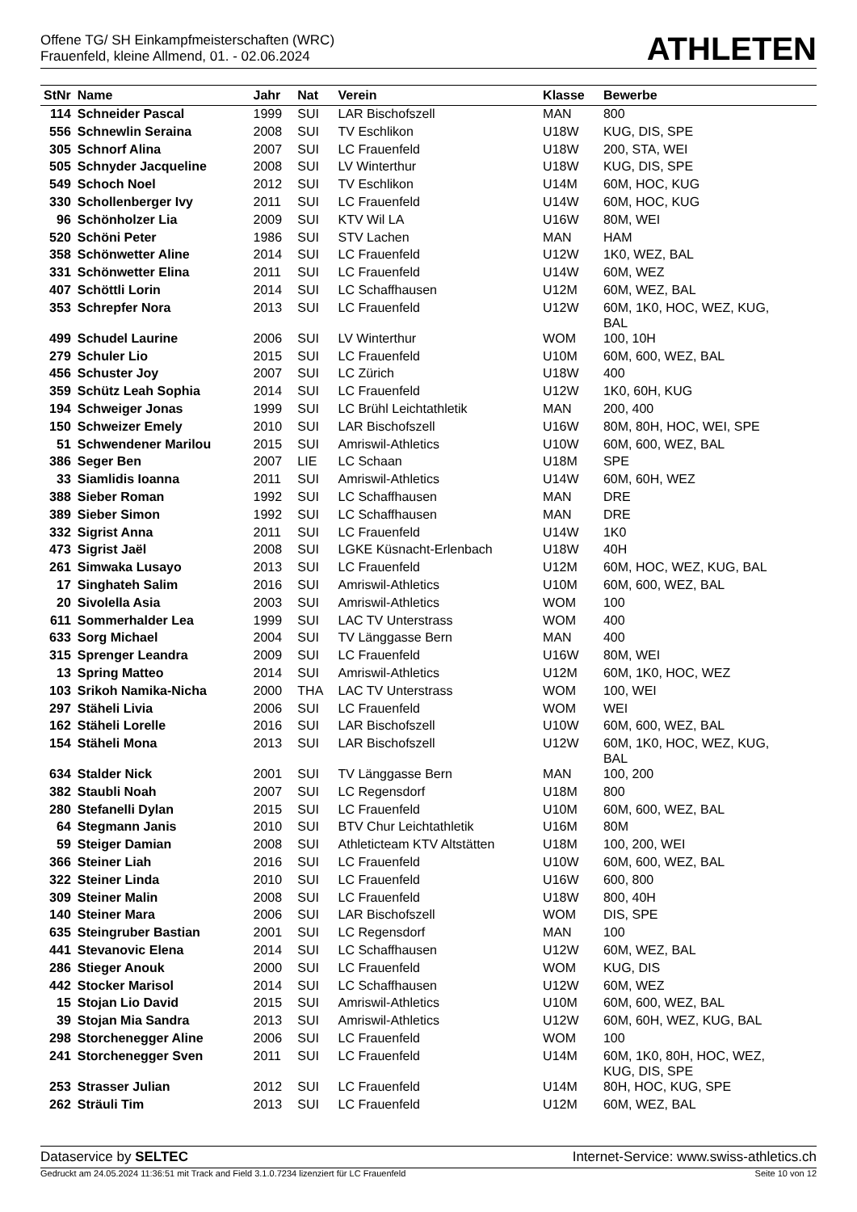Offene TG/ SH Einkampfmeisterschaften (WRC)
Frauenfeld, kleine Allmend, 01. - 02.06.2024
ATHLETEN
| StNr | Name | Jahr | Nat | Verein | Klasse | Bewerbe |
| --- | --- | --- | --- | --- | --- | --- |
| 114 | Schneider Pascal | 1999 | SUI | LAR Bischofszell | MAN | 800 |
| 556 | Schnewlin Seraina | 2008 | SUI | TV Eschlikon | U18W | KUG, DIS, SPE |
| 305 | Schnorf Alina | 2007 | SUI | LC Frauenfeld | U18W | 200, STA, WEI |
| 505 | Schnyder Jacqueline | 2008 | SUI | LV Winterthur | U18W | KUG, DIS, SPE |
| 549 | Schoch Noel | 2012 | SUI | TV Eschlikon | U14M | 60M, HOC, KUG |
| 330 | Schollenberger Ivy | 2011 | SUI | LC Frauenfeld | U14W | 60M, HOC, KUG |
| 96 | Schönholzer Lia | 2009 | SUI | KTV Wil LA | U16W | 80M, WEI |
| 520 | Schöni Peter | 1986 | SUI | STV Lachen | MAN | HAM |
| 358 | Schönwetter Aline | 2014 | SUI | LC Frauenfeld | U12W | 1K0, WEZ, BAL |
| 331 | Schönwetter Elina | 2011 | SUI | LC Frauenfeld | U14W | 60M, WEZ |
| 407 | Schöttli Lorin | 2014 | SUI | LC Schaffhausen | U12M | 60M, WEZ, BAL |
| 353 | Schrepfer Nora | 2013 | SUI | LC Frauenfeld | U12W | 60M, 1K0, HOC, WEZ, KUG, BAL |
| 499 | Schudel Laurine | 2006 | SUI | LV Winterthur | WOM | 100, 10H |
| 279 | Schuler Lio | 2015 | SUI | LC Frauenfeld | U10M | 60M, 600, WEZ, BAL |
| 456 | Schuster Joy | 2007 | SUI | LC Zürich | U18W | 400 |
| 359 | Schütz Leah Sophia | 2014 | SUI | LC Frauenfeld | U12W | 1K0, 60H, KUG |
| 194 | Schweiger Jonas | 1999 | SUI | LC Brühl Leichtathletik | MAN | 200, 400 |
| 150 | Schweizer Emely | 2010 | SUI | LAR Bischofszell | U16W | 80M, 80H, HOC, WEI, SPE |
| 51 | Schwendener Marilou | 2015 | SUI | Amriswil-Athletics | U10W | 60M, 600, WEZ, BAL |
| 386 | Seger Ben | 2007 | LIE | LC Schaan | U18M | SPE |
| 33 | Siamlidis Ioanna | 2011 | SUI | Amriswil-Athletics | U14W | 60M, 60H, WEZ |
| 388 | Sieber Roman | 1992 | SUI | LC Schaffhausen | MAN | DRE |
| 389 | Sieber Simon | 1992 | SUI | LC Schaffhausen | MAN | DRE |
| 332 | Sigrist Anna | 2011 | SUI | LC Frauenfeld | U14W | 1K0 |
| 473 | Sigrist Jaël | 2008 | SUI | LGKE Küsnacht-Erlenbach | U18W | 40H |
| 261 | Simwaka Lusayo | 2013 | SUI | LC Frauenfeld | U12M | 60M, HOC, WEZ, KUG, BAL |
| 17 | Singhateh Salim | 2016 | SUI | Amriswil-Athletics | U10M | 60M, 600, WEZ, BAL |
| 20 | Sivolella Asia | 2003 | SUI | Amriswil-Athletics | WOM | 100 |
| 611 | Sommerhalder Lea | 1999 | SUI | LAC TV Unterstrass | WOM | 400 |
| 633 | Sorg Michael | 2004 | SUI | TV Länggasse Bern | MAN | 400 |
| 315 | Sprenger Leandra | 2009 | SUI | LC Frauenfeld | U16W | 80M, WEI |
| 13 | Spring Matteo | 2014 | SUI | Amriswil-Athletics | U12M | 60M, 1K0, HOC, WEZ |
| 103 | Srikoh Namika-Nicha | 2000 | THA | LAC TV Unterstrass | WOM | 100, WEI |
| 297 | Stäheli Livia | 2006 | SUI | LC Frauenfeld | WOM | WEI |
| 162 | Stäheli Lorelle | 2016 | SUI | LAR Bischofszell | U10W | 60M, 600, WEZ, BAL |
| 154 | Stäheli Mona | 2013 | SUI | LAR Bischofszell | U12W | 60M, 1K0, HOC, WEZ, KUG, BAL |
| 634 | Stalder Nick | 2001 | SUI | TV Länggasse Bern | MAN | 100, 200 |
| 382 | Staubli Noah | 2007 | SUI | LC Regensdorf | U18M | 800 |
| 280 | Stefanelli Dylan | 2015 | SUI | LC Frauenfeld | U10M | 60M, 600, WEZ, BAL |
| 64 | Stegmann Janis | 2010 | SUI | BTV Chur Leichtathletik | U16M | 80M |
| 59 | Steiger Damian | 2008 | SUI | Athleticteam KTV Altstätten | U18M | 100, 200, WEI |
| 366 | Steiner Liah | 2016 | SUI | LC Frauenfeld | U10W | 60M, 600, WEZ, BAL |
| 322 | Steiner Linda | 2010 | SUI | LC Frauenfeld | U16W | 600, 800 |
| 309 | Steiner Malin | 2008 | SUI | LC Frauenfeld | U18W | 800, 40H |
| 140 | Steiner Mara | 2006 | SUI | LAR Bischofszell | WOM | DIS, SPE |
| 635 | Steingruber Bastian | 2001 | SUI | LC Regensdorf | MAN | 100 |
| 441 | Stevanovic Elena | 2014 | SUI | LC Schaffhausen | U12W | 60M, WEZ, BAL |
| 286 | Stieger Anouk | 2000 | SUI | LC Frauenfeld | WOM | KUG, DIS |
| 442 | Stocker Marisol | 2014 | SUI | LC Schaffhausen | U12W | 60M, WEZ |
| 15 | Stojan Lio David | 2015 | SUI | Amriswil-Athletics | U10M | 60M, 600, WEZ, BAL |
| 39 | Stojan Mia Sandra | 2013 | SUI | Amriswil-Athletics | U12W | 60M, 60H, WEZ, KUG, BAL |
| 298 | Storchenegger Aline | 2006 | SUI | LC Frauenfeld | WOM | 100 |
| 241 | Storchenegger Sven | 2011 | SUI | LC Frauenfeld | U14M | 60M, 1K0, 80H, HOC, WEZ, KUG, DIS, SPE |
| 253 | Strasser Julian | 2012 | SUI | LC Frauenfeld | U14M | 80H, HOC, KUG, SPE |
| 262 | Sträuli Tim | 2013 | SUI | LC Frauenfeld | U12M | 60M, WEZ, BAL |
Dataservice by SELTEC Internet-Service: www.swiss-athletics.ch
Gedruckt am 24.05.2024 11:36:51 mit Track and Field 3.1.0.7234 lizenziert für LC Frauenfeld Seite 10 von 12